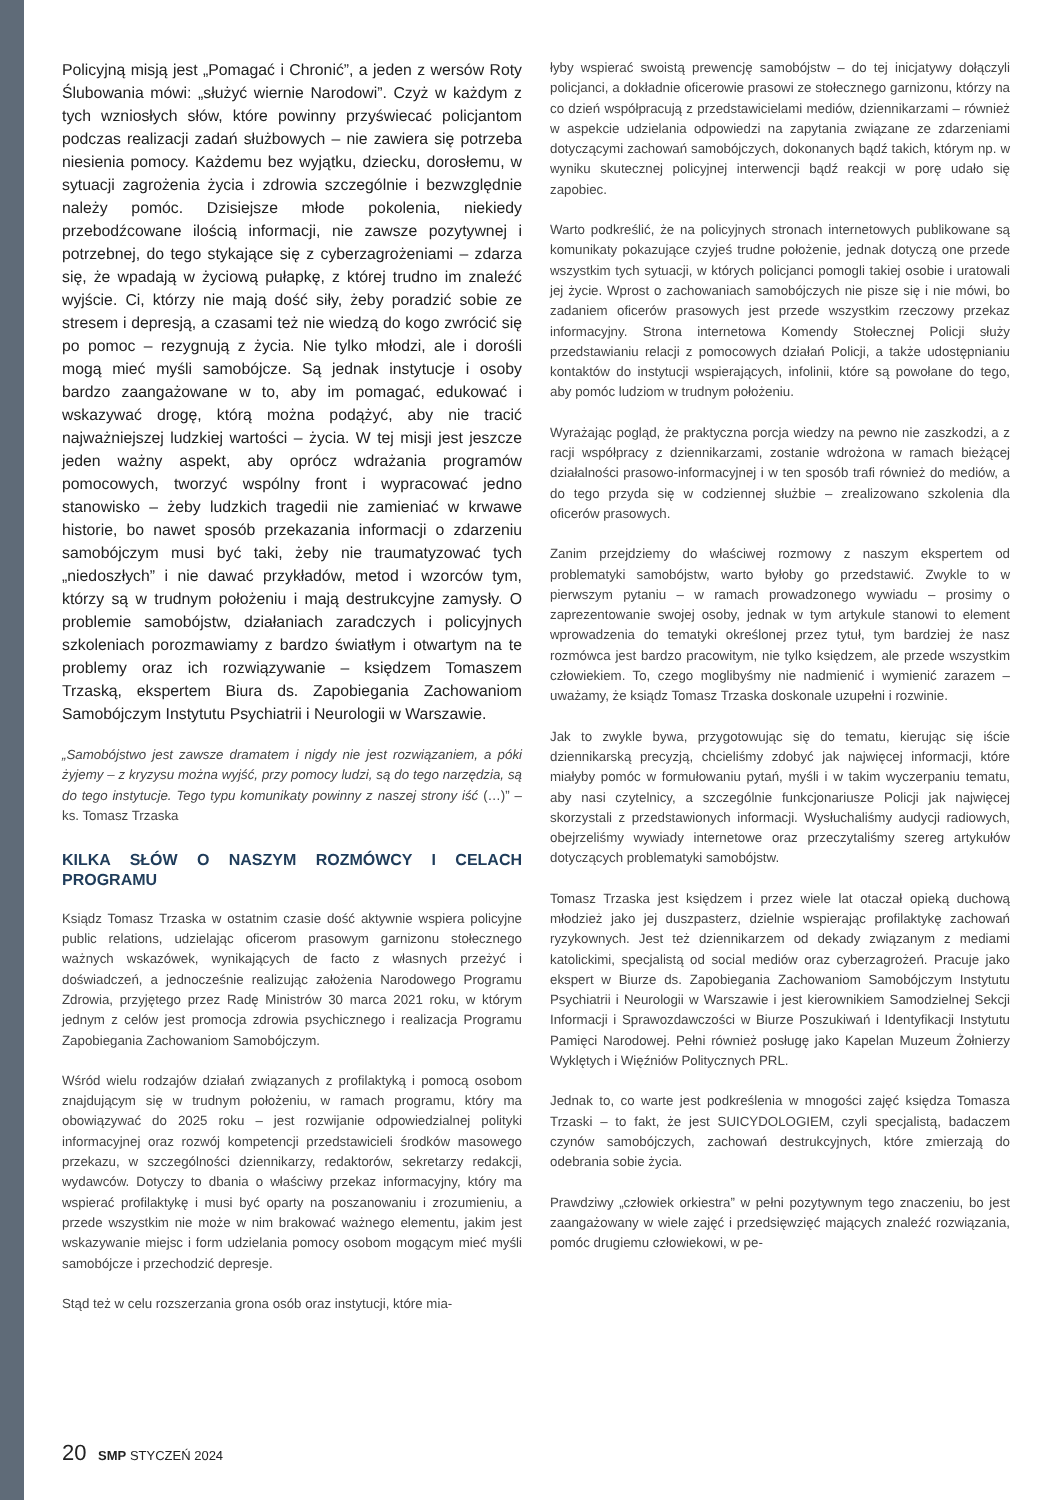Policyjną misją jest „Pomagać i Chronić”, a jeden z wersów Roty Ślubowania mówi: „służyć wiernie Narodowi”. Czyż w każdym z tych wzniosłych słów, które powinny przyświecać policjantom podczas realizacji zadań służbowych – nie zawiera się potrzeba niesienia pomocy. Każdemu bez wyjątku, dziecku, dorosłemu, w sytuacji zagrożenia życia i zdrowia szczególnie i bezwzględnie należy pomóc. Dzisiejsze młode pokolenia, niekiedy przebodźcowane ilością informacji, nie zawsze pozytywnej i potrzebnej, do tego stykające się z cyberzagrożeniami – zdarza się, że wpadają w życiową pułapkę, z której trudno im znaleźć wyjście. Ci, którzy nie mają dość siły, żeby poradzić sobie ze stresem i depresją, a czasami też nie wiedzą do kogo zwrócić się po pomoc – rezygnują z życia. Nie tylko młodzi, ale i dorośli mogą mieć myśli samobójcze. Są jednak instytucje i osoby bardzo zaangażowane w to, aby im pomagać, edukować i wskazywać drogę, którą można podążyć, aby nie tracić najważniejszej ludzkiej wartości – życia. W tej misji jest jeszcze jeden ważny aspekt, aby oprócz wdrażania programów pomocowych, tworzyć wspólny front i wypracować jedno stanowisko – żeby ludzkich tragedii nie zamieniać w krwawe historie, bo nawet sposób przekazania informacji o zdarzeniu samobójczym musi być taki, żeby nie traumatyzować tych „niedoszłych” i nie dawać przykładów, metod i wzorców tym, którzy są w trudnym położeniu i mają destrukcyjne zamysły. O problemie samobójstw, działaniach zaradczych i policyjnych szkoleniach porozmawiamy z bardzo światłym i otwartym na te problemy oraz ich rozwiązywanie – księdzem Tomaszem Trzaską, ekspertem Biura ds. Zapobiegania Zachowaniom Samobójczym Instytutu Psychiatrii i Neurologii w Warszawie.
„Samobójstwo jest zawsze dramatem i nigdy nie jest rozwiązaniem, a póki żyjemy – z kryzysu można wyjść, przy pomocy ludzi, są do tego narzędzia, są do tego instytucje. Tego typu komunikaty powinny z naszej strony iść (…)” – ks. Tomasz Trzaska
KILKA SŁÓW O NASZYM ROZMÓWCY I CELACH PROGRAMU
Ksiądz Tomasz Trzaska w ostatnim czasie dość aktywnie wspiera policyjne public relations, udzielając oficerom prasowym garnizonu stołecznego ważnych wskazówek, wynikających de facto z własnych przeżyć i doświadczeń, a jednocześnie realizując założenia Narodowego Programu Zdrowia, przyjętego przez Radę Ministrów 30 marca 2021 roku, w którym jednym z celów jest promocja zdrowia psychicznego i realizacja Programu Zapobiegania Zachowaniom Samobójczym.
Wśród wielu rodzajów działań związanych z profilaktyką i pomocą osobom znajdującym się w trudnym położeniu, w ramach programu, który ma obowiązywać do 2025 roku – jest rozwijanie odpowiedzialnej polityki informacyjnej oraz rozwój kompetencji przedstawicieli środków masowego przekazu, w szczególności dziennikarzy, redaktorów, sekretarzy redakcji, wydawców. Dotyczy to dbania o właściwy przekaz informacyjny, który ma wspierać profilaktykę i musi być oparty na poszanowaniu i zrozumieniu, a przede wszystkim nie może w nim brakować ważnego elementu, jakim jest wskazywanie miejsc i form udzielania pomocy osobom mogącym mieć myśli samobójcze i przechodzić depresje.
Stąd też w celu rozszerzania grona osób oraz instytucji, które mia-
łyby wspierać swoistą prewencję samobójstw – do tej inicjatywy dołączyli policjanci, a dokładnie oficerowie prasowi ze stołecznego garnizonu, którzy na co dzień współpracują z przedstawicielami mediów, dziennikarzami – również w aspekcie udzielania odpowiedzi na zapytania związane ze zdarzeniami dotyczącymi zachowań samobójczych, dokonanych bądź takich, którym np. w wyniku skutecznej policyjnej interwencji bądź reakcji w porę udało się zapobiec.
Warto podkreślić, że na policyjnych stronach internetowych publikowane są komunikaty pokazujące czyjeś trudne położenie, jednak dotyczą one przede wszystkim tych sytuacji, w których policjanci pomogli takiej osobie i uratowali jej życie. Wprost o zachowaniach samobójczych nie pisze się i nie mówi, bo zadaniem oficerów prasowych jest przede wszystkim rzeczowy przekaz informacyjny. Strona internetowa Komendy Stołecznej Policji służy przedstawianiu relacji z pomocowych działań Policji, a także udostępnianiu kontaktów do instytucji wspierających, infolinii, które są powołane do tego, aby pomóc ludziom w trudnym położeniu.
Wyrażając pogląd, że praktyczna porcja wiedzy na pewno nie zaszkodzi, a z racji współpracy z dziennikarzami, zostanie wdrożona w ramach bieżącej działalności prasowo-informacyjnej i w ten sposób trafi również do mediów, a do tego przyda się w codziennej służbie – zrealizowano szkolenia dla oficerów prasowych.
Zanim przejdziemy do właściwej rozmowy z naszym ekspertem od problematyki samobójstw, warto byłoby go przedstawić. Zwykle to w pierwszym pytaniu – w ramach prowadzonego wywiadu – prosimy o zaprezentowanie swojej osoby, jednak w tym artykule stanowi to element wprowadzenia do tematyki określonej przez tytuł, tym bardziej że nasz rozmówca jest bardzo pracowitym, nie tylko księdzem, ale przede wszystkim człowiekiem. To, czego moglibyśmy nie nadmienić i wymienić zarazem – uważamy, że ksiądz Tomasz Trzaska doskonale uzupełni i rozwinie.
Jak to zwykle bywa, przygotowując się do tematu, kierując się iście dziennikarską precyzją, chcieliśmy zdobyć jak najwięcej informacji, które miałyby pomóc w formułowaniu pytań, myśli i w takim wyczerpaniu tematu, aby nasi czytelnicy, a szczególnie funkcjonariusze Policji jak najwięcej skorzystali z przedstawionych informacji. Wysłuchaliśmy audycji radiowych, obejrzeliśmy wywiady internetowe oraz przeczytaliśmy szereg artykułów dotyczących problematyki samobójstw.
Tomasz Trzaska jest księdzem i przez wiele lat otaczał opieką duchową młodzież jako jej duszpasterz, dzielnie wspierając profilaktykę zachowań ryzykownych. Jest też dziennikarzem od dekady związanym z mediami katolickimi, specjalistą od social mediów oraz cyberzagrożeń. Pracuje jako ekspert w Biurze ds. Zapobiegania Zachowaniom Samobójczym Instytutu Psychiatrii i Neurologii w Warszawie i jest kierownikiem Samodzielnej Sekcji Informacji i Sprawozdawczości w Biurze Poszukiwań i Identyfikacji Instytutu Pamięci Narodowej. Pełni również posługę jako Kapelan Muzeum Żołnierzy Wyklętych i Więźniów Politycznych PRL.
Jednak to, co warte jest podkreślenia w mnogości zajęć księdza Tomasza Trzaski – to fakt, że jest SUICYDOLOGIEM, czyli specjalistą, badaczem czynów samobójczych, zachowań destrukcyjnych, które zmierzają do odebrania sobie życia.
Prawdziwy „człowiek orkiestra” w pełni pozytywnym tego znaczeniu, bo jest zaangażowany w wiele zajęć i przedsięwzięć mających znaleźć rozwiązania, pomóc drugiemu człowiekowi, w pe-
20 SMP STYCZEŃ 2024